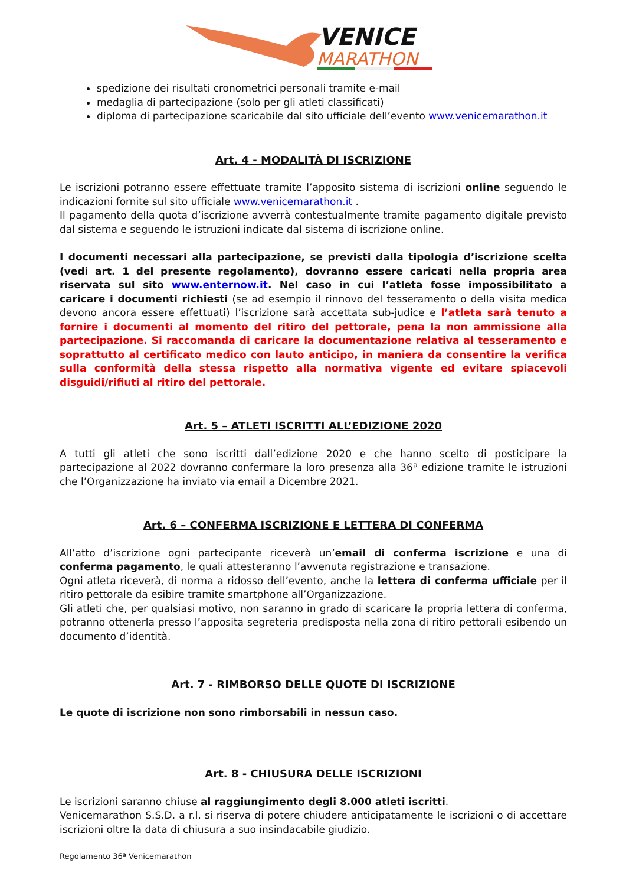VENICE
MARATHON
spedizione dei risultati cronometrici personali tramite e-mail
medaglia di partecipazione (solo per gli atleti classificati)
diploma di partecipazione scaricabile dal sito ufficiale dell’evento www.venicemarathon.it
Art. 4 - MODALITÀ DI ISCRIZIONE
Le iscrizioni potranno essere effettuate tramite l’apposito sistema di iscrizioni online seguendo le indicazioni fornite sul sito ufficiale www.venicemarathon.it .
Il pagamento della quota d’iscrizione avverrà contestualmente tramite pagamento digitale previsto dal sistema e seguendo le istruzioni indicate dal sistema di iscrizione online.
I documenti necessari alla partecipazione, se previsti dalla tipologia d’iscrizione scelta (vedi art. 1 del presente regolamento), dovranno essere caricati nella propria area riservata sul sito www.enternow.it. Nel caso in cui l’atleta fosse impossibilitato a caricare i documenti richiesti (se ad esempio il rinnovo del tesseramento o della visita medica devono ancora essere effettuati) l’iscrizione sarà accettata sub-judice e l’atleta sarà tenuto a fornire i documenti al momento del ritiro del pettorale, pena la non ammissione alla partecipazione. Si raccomanda di caricare la documentazione relativa al tesseramento e soprattutto al certificato medico con lauto anticipo, in maniera da consentire la verifica sulla conformità della stessa rispetto alla normativa vigente ed evitare spiacevoli disguidi/rifiuti al ritiro del pettorale.
Art. 5 – ATLETI ISCRITTI ALL’EDIZIONE 2020
A tutti gli atleti che sono iscritti dall’edizione 2020 e che hanno scelto di posticipare la partecipazione al 2022 dovranno confermare la loro presenza alla 36ª edizione tramite le istruzioni che l’Organizzazione ha inviato via email a Dicembre 2021.
Art. 6 – CONFERMA ISCRIZIONE E LETTERA DI CONFERMA
All’atto d’iscrizione ogni partecipante riceverà un’email di conferma iscrizione e una di conferma pagamento, le quali attesteranno l’avvenuta registrazione e transazione.
Ogni atleta riceverà, di norma a ridosso dell’evento, anche la lettera di conferma ufficiale per il ritiro pettorale da esibire tramite smartphone all’Organizzazione.
Gli atleti che, per qualsiasi motivo, non saranno in grado di scaricare la propria lettera di conferma, potranno ottenerla presso l’apposita segreteria predisposta nella zona di ritiro pettorali esibendo un documento d’identità.
Art. 7 - RIMBORSO DELLE QUOTE DI ISCRIZIONE
Le quote di iscrizione non sono rimborsabili in nessun caso.
Art. 8 - CHIUSURA DELLE ISCRIZIONI
Le iscrizioni saranno chiuse al raggiungimento degli 8.000 atleti iscritti.
Venicemarathon S.S.D. a r.l. si riserva di potere chiudere anticipatamente le iscrizioni o di accettare iscrizioni oltre la data di chiusura a suo insindacabile giudizio.
Regolamento 36ª Venicemarathon